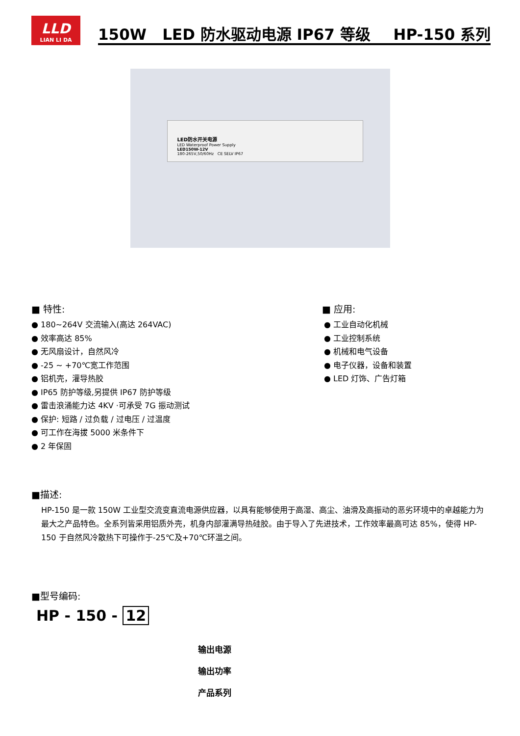LLD
LIAN LI DA
150W LED 防水驱动电源 IP67 等级 HP-150 系列
LED防水开关电源
LED Waterproof Power Supply
LED150W-12V
180-265V,50/60Hz CE SELV IP67
■ 特性:
● 180~264V 交流输入(高达 264VAC)
● 效率高达 85%
● 无风扇设计，自然风冷
● -25 ~ +70℃宽工作范围
● 铝机壳，灌导热胶
● IP65 防护等级,另提供 IP67 防护等级
● 雷击浪涌能力达 4KV ·可承受 7G 振动测试
● 保护: 短路 / 过负载 / 过电压 / 过温度
● 可工作在海拔 5000 米条件下
● 2 年保固
■ 应用:
● 工业自动化机械
● 工业控制系统
● 机械和电气设备
● 电子仪器，设备和装置
● LED 灯饰、广告灯箱
■描述:
HP-150 是一款 150W 工业型交流变直流电源供应器，以具有能够使用于高湿、高尘、油滑及高振动的恶劣环境中的卓越能力为最大之产品特色。全系列皆采用铝质外壳，机身内部灌满导热硅胶。由于导入了先进技术，工作效率最高可达 85%，使得 HP-150 于自然风冷散热下可操作于-25℃及+70℃环温之间。
■型号编码:
HP - 150 - 12
输出电源
输出功率
产品系列